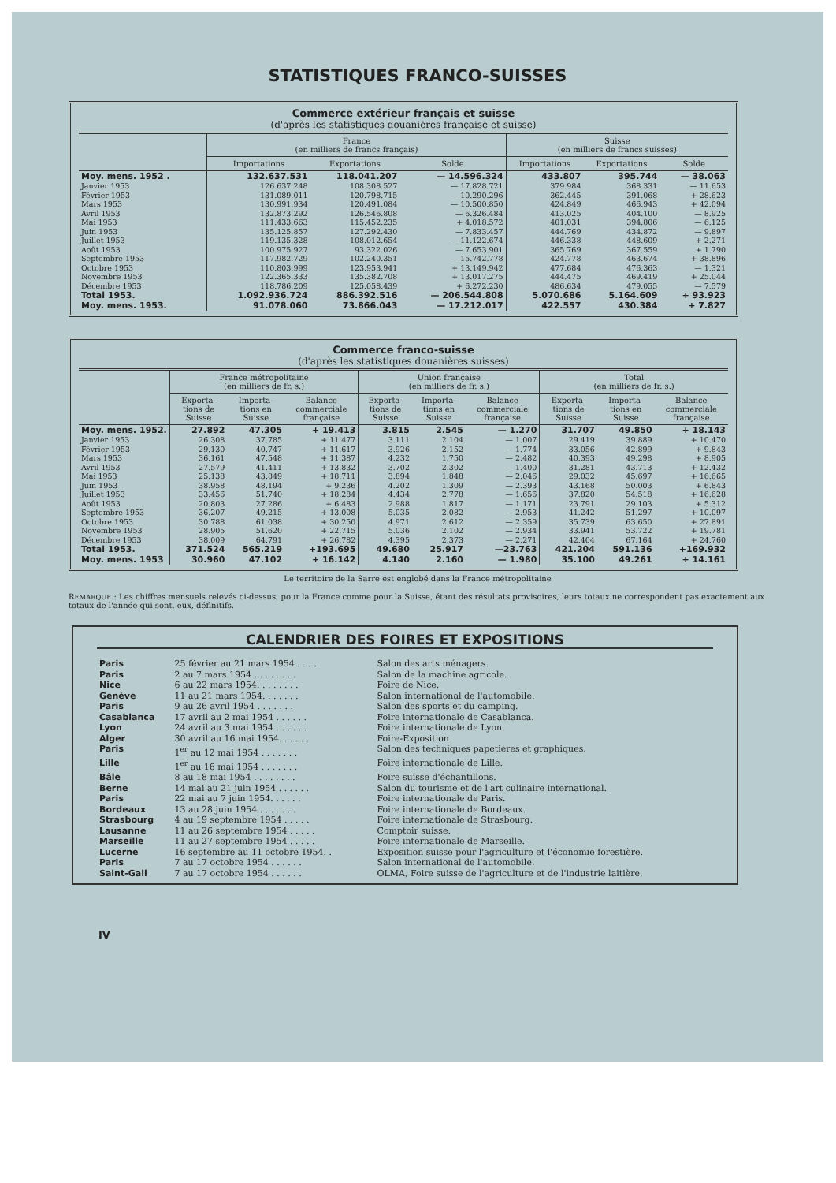STATISTIQUES FRANCO-SUISSES
Commerce extérieur français et suisse
(d'après les statistiques douanières française et suisse)
| | France (en milliers de francs français) | | | Suisse (en milliers de francs suisses) | | |
| --- | --- | --- | --- | --- | --- | --- |
| | Importations | Exportations | Solde | Importations | Exportations | Solde |
| Moy. mens. 1952 . | 132.637.531 | 118.041.207 | — 14.596.324 | 433.807 | 395.744 | — 38.063 |
| Janvier 1953 | 126.637.248 | 108.308.527 | — 17.828.721 | 379.984 | 368.331 | — 11.653 |
| Février 1953 | 131.089.011 | 120.798.715 | — 10.290.296 | 362.445 | 391.068 | + 28.623 |
| Mars 1953 | 130.991.934 | 120.491.084 | — 10.500.850 | 424.849 | 466.943 | + 42.094 |
| Avril 1953 | 132.873.292 | 126.546.808 | — 6.326.484 | 413.025 | 404.100 | — 8.925 |
| Mai 1953 | 111.433.663 | 115.452.235 | + 4.018.572 | 401.031 | 394.806 | — 6.125 |
| Juin 1953 | 135.125.857 | 127.292.430 | — 7.833.457 | 444.769 | 434.872 | — 9.897 |
| Juillet 1953 | 119.135.328 | 108.012.654 | — 11.122.674 | 446.338 | 448.609 | + 2.271 |
| Août 1953 | 100.975.927 | 93.322.026 | — 7.653.901 | 365.769 | 367.559 | + 1.790 |
| Septembre 1953 | 117.982.729 | 102.240.351 | — 15.742.778 | 424.778 | 463.674 | + 38.896 |
| Octobre 1953 | 110.803.999 | 123.953.941 | + 13.149.942 | 477.684 | 476.363 | — 1.321 |
| Novembre 1953 | 122.365.333 | 135.382.708 | + 13.017.275 | 444.475 | 469.419 | + 25.044 |
| Décembre 1953 | 118.786.209 | 125.058.439 | + 6.272.230 | 486.634 | 479.055 | — 7.579 |
| Total 1953. | 1.092.936.724 | 886.392.516 | — 206.544.808 | 5.070.686 | 5.164.609 | + 93.923 |
| Moy. mens. 1953. | 91.078.060 | 73.866.043 | — 17.212.017 | 422.557 | 430.384 | + 7.827 |
Commerce franco-suisse
(d'après les statistiques douanières suisses)
| | France métropolitaine (en milliers de fr. s.) | | | Union française (en milliers de fr. s.) | | | Total (en milliers de fr. s.) | | |
| --- | --- | --- | --- | --- | --- | --- | --- | --- | --- |
| | Exporta-tions de Suisse | Importa-tions en Suisse | Balance commerciale française | Exporta-tions de Suisse | Importa-tions en Suisse | Balance commerciale française | Exporta-tions de Suisse | Importa-tions en Suisse | Balance commerciale française |
| Moy. mens. 1952. | 27.892 | 47.305 | + 19.413 | 3.815 | 2.545 | — 1.270 | 31.707 | 49.850 | + 18.143 |
| Janvier 1953 | 26.308 | 37.785 | + 11.477 | 3.111 | 2.104 | — 1.007 | 29.419 | 39.889 | + 10.470 |
| Février 1953 | 29.130 | 40.747 | + 11.617 | 3.926 | 2.152 | — 1.774 | 33.056 | 42.899 | + 9.843 |
| Mars 1953 | 36.161 | 47.548 | + 11.387 | 4.232 | 1.750 | — 2.482 | 40.393 | 49.298 | + 8.905 |
| Avril 1953 | 27.579 | 41.411 | + 13.832 | 3.702 | 2.302 | — 1.400 | 31.281 | 43.713 | + 12.432 |
| Mai 1953 | 25.138 | 43.849 | + 18.711 | 3.894 | 1.848 | — 2.046 | 29.032 | 45.697 | + 16.665 |
| Juin 1953 | 38.958 | 48.194 | + 9.236 | 4.202 | 1.309 | — 2.393 | 43.168 | 50.003 | + 6.843 |
| Juillet 1953 | 33.456 | 51.740 | + 18.284 | 4.434 | 2.778 | — 1.656 | 37.820 | 54.518 | + 16.628 |
| Août 1953 | 20.803 | 27.286 | + 6.483 | 2.988 | 1.817 | — 1.171 | 23.791 | 29.103 | + 5.312 |
| Septembre 1953 | 36.207 | 49.215 | + 13.008 | 5.035 | 2.082 | — 2.953 | 41.242 | 51.297 | + 10.097 |
| Octobre 1953 | 30.788 | 61.038 | + 30.250 | 4.971 | 2.612 | — 2.359 | 35.739 | 63.650 | + 27.891 |
| Novembre 1953 | 28.905 | 51.620 | + 22.715 | 5.036 | 2.102 | — 2.934 | 33.941 | 53.722 | + 19.781 |
| Décembre 1953 | 38.009 | 64.791 | + 26.782 | 4.395 | 2.373 | — 2.271 | 42.404 | 67.164 | + 24.760 |
| Total 1953. | 371.524 | 565.219 | +193.695 | 49.680 | 25.917 | —23.763 | 421.204 | 591.136 | +169.932 |
| Moy. mens. 1953 | 30.960 | 47.102 | + 16.142 | 4.140 | 2.160 | — 1.980 | 35.100 | 49.261 | + 14.161 |
Le territoire de la Sarre est englobé dans la France métropolitaine
REMARQUE : Les chiffres mensuels relevés ci-dessus, pour la France comme pour la Suisse, étant des résultats provisoires, leurs totaux ne correspondent pas exactement aux totaux de l'année qui sont, eux, définitifs.
CALENDRIER DES FOIRES ET EXPOSITIONS
| Paris | 25 février au 21 mars 1954 . . . . | Salon des arts ménagers. |
| Paris | 2 au 7 mars 1954 . . . . . . . . | Salon de la machine agricole. |
| Nice | 6 au 22 mars 1954. . . . . . . . | Foire de Nice. |
| Genève | 11 au 21 mars 1954. . . . . . . | Salon international de l'automobile. |
| Paris | 9 au 26 avril 1954 . . . . . . . | Salon des sports et du camping. |
| Casablanca | 17 avril au 2 mai 1954 . . . . . . | Foire internationale de Casablanca. |
| Lyon | 24 avril au 3 mai 1954 . . . . . . | Foire internationale de Lyon. |
| Alger | 30 avril au 16 mai 1954. . . . . . | Foire-Exposition |
| Paris | 1<sup>er</sup> au 12 mai 1954 . . . . . . . | Salon des techniques papetières et graphiques. |
| Lille | 1<sup>er</sup> au 16 mai 1954 . . . . . . . | Foire internationale de Lille. |
| Bâle | 8 au 18 mai 1954 . . . . . . . . | Foire suisse d'échantillons. |
| Berne | 14 mai au 21 juin 1954 . . . . . . | Salon du tourisme et de l'art culinaire international. |
| Paris | 22 mai au 7 juin 1954. . . . . . | Foire internationale de Paris. |
| Bordeaux | 13 au 28 juin 1954 . . . . . . . | Foire internationale de Bordeaux. |
| Strasbourg | 4 au 19 septembre 1954 . . . . . | Foire internationale de Strasbourg. |
| Lausanne | 11 au 26 septembre 1954 . . . . . | Comptoir suisse. |
| Marseille | 11 au 27 septembre 1954 . . . . . | Foire internationale de Marseille. |
| Lucerne | 16 septembre au 11 octobre 1954. . | Exposition suisse pour l'agriculture et l'économie forestière. |
| Paris | 7 au 17 octobre 1954 . . . . . . | Salon international de l'automobile. |
| Saint-Gall | 7 au 17 octobre 1954 . . . . . . | OLMA, Foire suisse de l'agriculture et de l'industrie laitière. |
IV